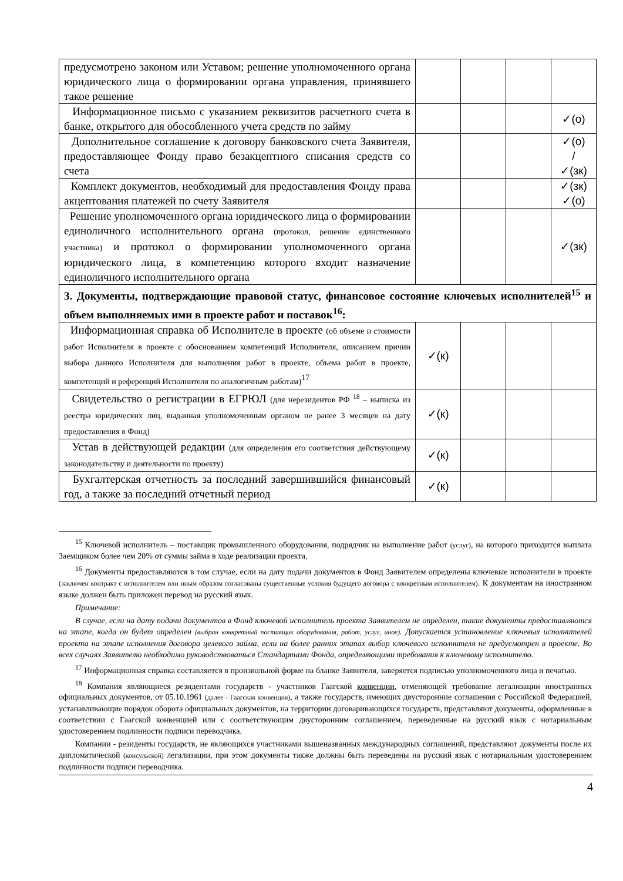| предусмотрено законом или Уставом; решение уполномоченного органа юридического лица о формировании органа управления, принявшего такое решение | | | | |
| Информационное письмо с указанием реквизитов расчетного счета в банке, открытого для обособленного учета средств по займу | | | | ✓(о) |
| Дополнительное соглашение к договору банковского счета Заявителя, предоставляющее Фонду право безакцептного списания средств со счета | | | | ✓(о) / ✓(зк) |
| Комплект документов, необходимый для предоставления Фонду права акцептования платежей по счету Заявителя | | | | ✓(зк) ✓(о) |
| Решение уполномоченного органа юридического лица о формировании единоличного исполнительного органа (протокол, решение единственного участника) и протокол о формировании уполномоченного органа юридического лица, в компетенцию которого входит назначение единоличного исполнительного органа | | | | ✓(зк) |
| 3. Документы, подтверждающие правовой статус, финансовое состояние ключевых исполнителей<sup>15</sup> и объем выполняемых ими в проекте работ и поставок<sup>16</sup>: | | | | |
| Информационная справка об Исполнителе в проекте (об объеме и стоимости работ Исполнителя в проекте с обоснованием компетенций Исполнителя, описанием причин выбора данного Исполнителя для выполнения работ в проекте, объема работ в проекте, компетенций и референций Исполнителя по аналогичным работам)<sup>17</sup> | ✓(к) | | | |
| Свидетельство о регистрации в ЕГРЮЛ (для нерезидентов РФ <sup>18</sup> – выписка из реестра юридических лиц, выданная уполномоченным органом не ранее 3 месяцев на дату предоставления в Фонд) | ✓(к) | | | |
| Устав в действующей редакции (для определения его соответствия действующему законодательству и деятельности по проекту) | ✓(к) | | | |
| Бухгалтерская отчетность за последний завершившийся финансовый год, а также за последний отчетный период | ✓(к) | | | |
<sup>15</sup> Ключевой исполнитель – поставщик промышленного оборудования, подрядчик на выполнение работ (услуг), на которого приходится выплата Заемщиком более чем 20% от суммы займа в ходе реализации проекта.
<sup>16</sup> Документы предоставляются в том случае, если на дату подачи документов в Фонд Заявителем определены ключевые исполнители в проекте (заключен контракт с исполнителем или иным образом согласованы существенные условия будущего договора с конкретным исполнителем). К документам на иностранном языке должен быть приложен перевод на русский язык.
Примечание:
В случае, если на дату подачи документов в Фонд ключевой исполнитель проекта Заявителем не определен, такие документы предоставляются на этапе, когда он будет определен (выбран конкретный поставщик оборудования, работ, услуг, иное). Допускается установление ключевых исполнителей проекта на этапе исполнения договора целевого займа, если на более ранних этапах выбор ключевого исполнителя не предусмотрен в проекте. Во всех случаях Заявителю необходимо руководствоваться Стандартами Фонда, определяющими требования к ключевому исполнителю.
<sup>17</sup> Информационная справка составляется в произвольной форме на бланке Заявителя, заверяется подписью уполномоченного лица и печатью.
<sup>18</sup> Компания являющиеся резидентами государств - участников Гаагской конвенции, отменяющей требование легализации иностранных официальных документов, от 05.10.1961 (далее - Гаагская конвенция), а также государств, имеющих двусторонние соглашения с Российской Федерацией, устанавливающие порядок оборота официальных документов, на территории договаривающихся государств, представляют документы, оформленные в соответствии с Гаагской конвенцией или с соответствующим двусторонним соглашением, переведенные на русский язык с нотариальным удостоверением подлинности подписи переводчика.
Компании - резиденты государств, не являющихся участниками вышеназванных международных соглашений, представляют документы после их дипломатической (консульской) легализации, при этом документы также должны быть переведены на русский язык с нотариальным удостоверением подлинности подписи переводчика.
4